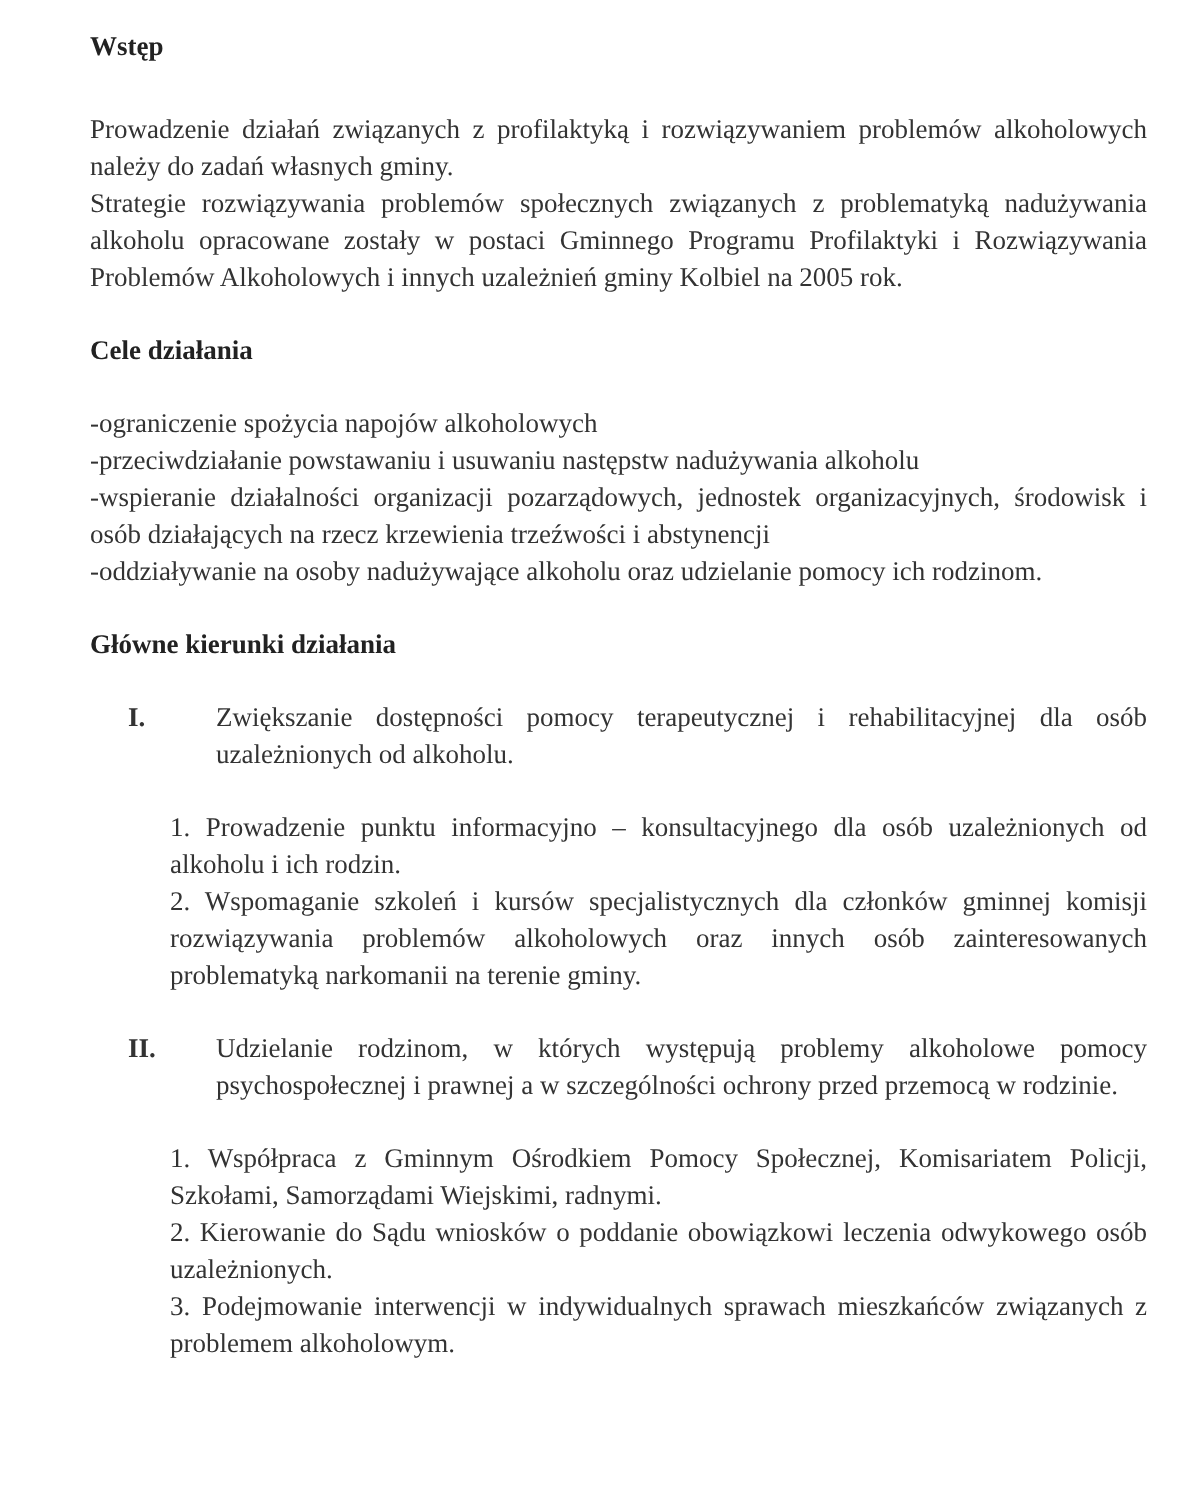Wstęp
Prowadzenie działań związanych z profilaktyką i rozwiązywaniem problemów alkoholowych należy do zadań własnych gminy.
Strategie rozwiązywania problemów społecznych związanych z problematyką nadużywania alkoholu opracowane zostały w postaci Gminnego Programu Profilaktyki i Rozwiązywania Problemów Alkoholowych i innych uzależnień gminy Kolbiel na 2005 rok.
Cele działania
-ograniczenie spożycia napojów alkoholowych
-przeciwdziałanie powstawaniu i usuwaniu następstw nadużywania alkoholu
-wspieranie działalności organizacji pozarządowych, jednostek organizacyjnych, środowisk i osób działających na rzecz krzewienia trzeźwości i abstynencji
-oddziaływanie na osoby nadużywające alkoholu oraz udzielanie pomocy ich rodzinom.
Główne kierunki działania
I. Zwiększanie dostępności pomocy terapeutycznej i rehabilitacyjnej dla osób uzależnionych od alkoholu.
1. Prowadzenie punktu informacyjno – konsultacyjnego dla osób uzależnionych od alkoholu i ich rodzin.
2. Wspomaganie szkoleń i kursów specjalistycznych dla członków gminnej komisji rozwiązywania problemów alkoholowych oraz innych osób zainteresowanych problematyką narkomanii na terenie gminy.
II. Udzielanie rodzinom, w których występują problemy alkoholowe pomocy psychospołecznej i prawnej a w szczególności ochrony przed przemocą w rodzinie.
1. Współpraca z Gminnym Ośrodkiem Pomocy Społecznej, Komisariatem Policji, Szkołami, Samorządami Wiejskimi, radnymi.
2. Kierowanie do Sądu wniosków o poddanie obowiązkowi leczenia odwykowego osób uzależnionych.
3. Podejmowanie interwencji w indywidualnych sprawach mieszkańców związanych z problemem alkoholowym.